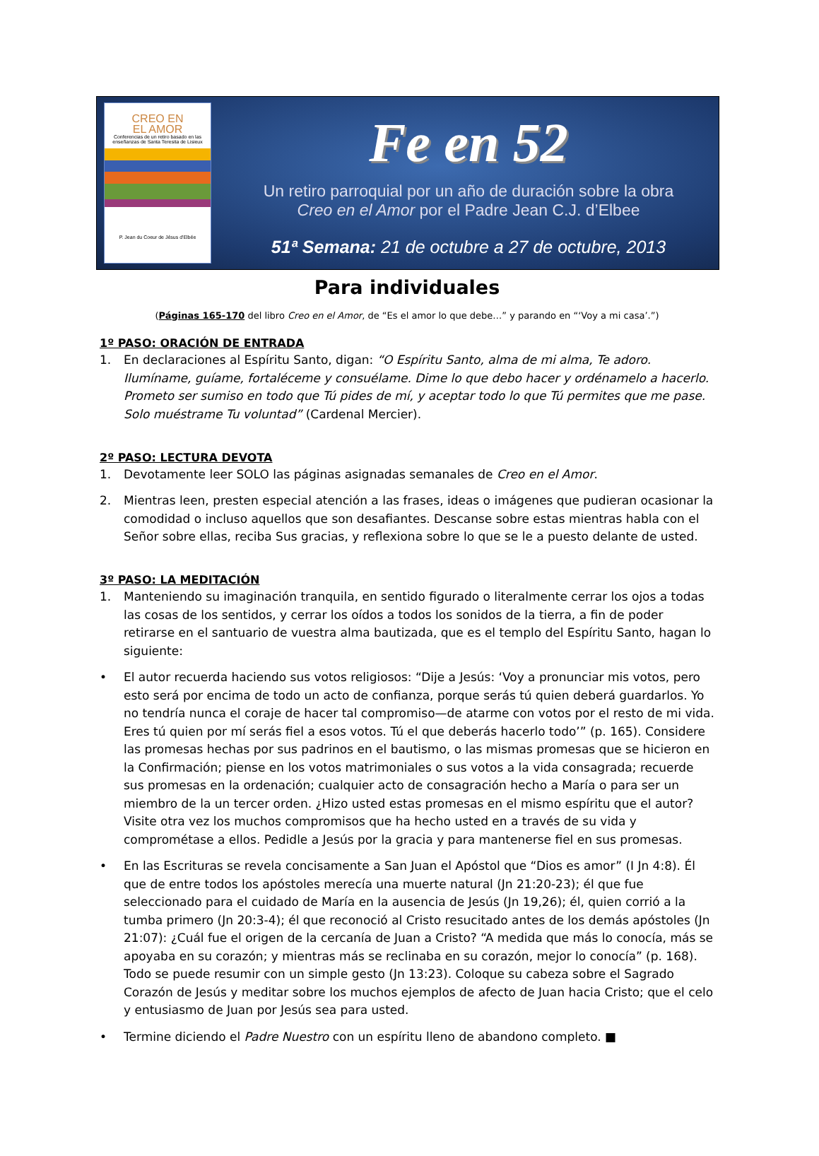CREO EN
EL AMOR
Conferencias de un retiro basado en las enseñanzas de Santa Teresita de Lisieux
P. Jean du Coeur de Jésus d'Elbée
Fe en 52
Un retiro parroquial por un año de duración sobre la obra
Creo en el Amor por el Padre Jean C.J. d’Elbee
51ª Semana: 21 de octubre a 27 de octubre, 2013
Para individuales
(Páginas 165-170 del libro Creo en el Amor, de “Es el amor lo que debe…” y parando en “‘Voy a mi casa’.”)
1º PASO: ORACIÓN DE ENTRADA
1. En declaraciones al Espíritu Santo, digan: “O Espíritu Santo, alma de mi alma, Te adoro. Ilumíname, guíame, fortaléceme y consuélame. Dime lo que debo hacer y ordénamelo a hacerlo. Prometo ser sumiso en todo que Tú pides de mí, y aceptar todo lo que Tú permites que me pase. Solo muéstrame Tu voluntad” (Cardenal Mercier).
2º PASO: LECTURA DEVOTA
1. Devotamente leer SOLO las páginas asignadas semanales de Creo en el Amor.
2. Mientras leen, presten especial atención a las frases, ideas o imágenes que pudieran ocasionar la comodidad o incluso aquellos que son desafiantes. Descanse sobre estas mientras habla con el Señor sobre ellas, reciba Sus gracias, y reflexiona sobre lo que se le a puesto delante de usted.
3º PASO: LA MEDITACIÓN
1. Manteniendo su imaginación tranquila, en sentido figurado o literalmente cerrar los ojos a todas las cosas de los sentidos, y cerrar los oídos a todos los sonidos de la tierra, a fin de poder retirarse en el santuario de vuestra alma bautizada, que es el templo del Espíritu Santo, hagan lo siguiente:
• El autor recuerda haciendo sus votos religiosos: “Dije a Jesús: ‘Voy a pronunciar mis votos, pero esto será por encima de todo un acto de confianza, porque serás tú quien deberá guardarlos. Yo no tendría nunca el coraje de hacer tal compromiso—de atarme con votos por el resto de mi vida. Eres tú quien por mí serás fiel a esos votos. Tú el que deberás hacerlo todo’” (p. 165). Considere las promesas hechas por sus padrinos en el bautismo, o las mismas promesas que se hicieron en la Confirmación; piense en los votos matrimoniales o sus votos a la vida consagrada; recuerde sus promesas en la ordenación; cualquier acto de consagración hecho a María o para ser un miembro de la un tercer orden. ¿Hizo usted estas promesas en el mismo espíritu que el autor? Visite otra vez los muchos compromisos que ha hecho usted en a través de su vida y comprométase a ellos. Pedidle a Jesús por la gracia y para mantenerse fiel en sus promesas.
• En las Escrituras se revela concisamente a San Juan el Apóstol que “Dios es amor” (I Jn 4:8). Él que de entre todos los apóstoles merecía una muerte natural (Jn 21:20-23); él que fue seleccionado para el cuidado de María en la ausencia de Jesús (Jn 19,26); él, quien corrió a la tumba primero (Jn 20:3-4); él que reconoció al Cristo resucitado antes de los demás apóstoles (Jn 21:07): ¿Cuál fue el origen de la cercanía de Juan a Cristo? “A medida que más lo conocía, más se apoyaba en su corazón; y mientras más se reclinaba en su corazón, mejor lo conocía” (p. 168). Todo se puede resumir con un simple gesto (Jn 13:23). Coloque su cabeza sobre el Sagrado Corazón de Jesús y meditar sobre los muchos ejemplos de afecto de Juan hacia Cristo; que el celo y entusiasmo de Juan por Jesús sea para usted.
• Termine diciendo el Padre Nuestro con un espíritu lleno de abandono completo. ■